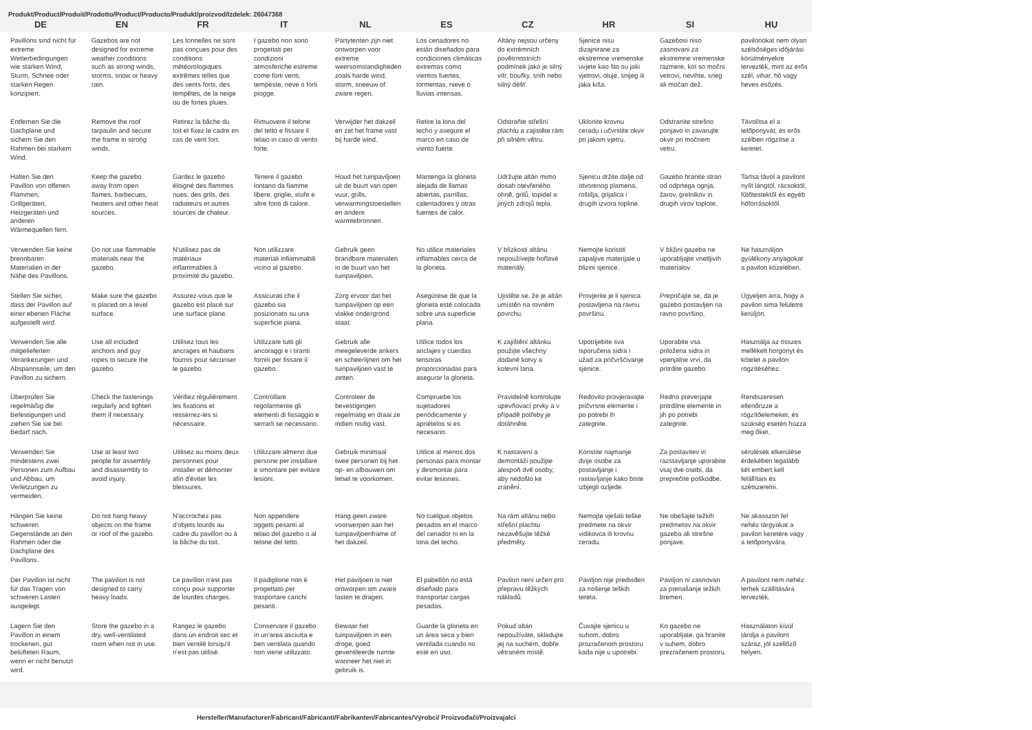Produkt/Product/Produit/Prodotto/Product/Producto/Produkt/proizvod/Izdelek: 26047368
| DE | EN | FR | IT | NL | ES | CZ | HR | SI | HU |
| --- | --- | --- | --- | --- | --- | --- | --- | --- | --- |
| Pavillons sind nicht für extreme Wetterbedingungen wie starken Wind, Sturm, Schnee oder starken Regen konzipiert. | Gazebos are not designed for extreme weather conditions such as strong winds, storms, snow or heavy rain. | Les tonnelles ne sont pas conçues pour des conditions météorologiques extrêmes telles que des vents forts, des tempêtes, de la neige ou de fortes pluies. | I gazebo non sono progettati per condizioni atmosferiche estreme come forti venti, tempeste, neve o forti piogge. | Partytenten zijn niet ontworpen voor extreme weersomstandigheden zoals harde wind, storm, sneeuw of zware regen. | Los cenadores no están diseñados para condiciones climáticas extremas como vientos fuertes, tormentas, nieve o lluvias intensas. | Altány nejsou určeny do extrémních povětrnostních podmínek jako je silný vítr, bouřky, sníh nebo silný déšť. | Sjenice nisu dizajnirane za ekstremne vremenske uvjete kao što su jaki vjetrovi, oluje, snijeg ili jaka kiša. | Gazebosi niso zasnovani za ekstremne vremenske razmere, kot so močni vetrovi, nevihte, sneg ali močan dež. | pavilonokat nem olyan szélsőséges időjárási körülményekre tervezték, mint az erős szél, vihar, hó vagy heves esőzés. |
| Entfernen Sie die Dachplane und sichern Sie den Rahmen bei starkem Wind. | Remove the roof tarpaulin and secure the frame in strong winds. | Retirez la bâche du toit et fixez le cadre en cas de vent fort. | Rimuovere il telone del tetto e fissare il telaio in caso di vento forte. | Verwijder het dakzeil en zet het frame vast bij harde wind. | Retire la lona del techo y asegure el marco en caso de viento fuerte. | Odstraňte střešní plachtu a zajistěte rám při silném větru. | Uklonite krovnu ceradu i učvrstite okvir pri jakom vjetru. | Odstranite strešno ponjavo in zavarujte okvir pri močnem vetru. | Távolítsa el a tetőponyvát, és erős szélben rögzítse a keretet. |
| Halten Sie den Pavillon von offenen Flammen, Grillgeräten, Heizgeräten und anderen Wärmequellen fern. | Keep the gazebo away from open flames, barbecues, heaters and other heat sources. | Gardez le gazebo éloigné des flammes nues, des grils, des radiateurs et autres sources de chaleur. | Tenere il gazebo lontano da fiamme libere, griglie, stufe e altre fonti di calore. | Houd het tuinpaviljoen uit de buurt van open vuur, grills, verwarmingstoestellen en andere warmtebronnen. | Mantenga la glorieta alejada de llamas abiertas, parrillas, calentadores y otras fuentes de calor. | Udržujte altán mimo dosah otevřeného ohně, grilů, topidel a jiných zdrojů tepla. | Sjenicu držite dalje od otvorenog plamena, roštilja, grijalica i drugih izvora topline. | Gazebo hranite stran od odprtega ognja, žarov, grelnikov in drugih virov toplote. | Tartsa távol a pavilont nyílt lángtól, rácsoktól, fűtőtestektől és egyéb hőforrásoktól. |
| Verwenden Sie keine brennbaren Materialien in der Nähe des Pavillons. | Do not use flammable materials near the gazebo. | N'utilisez pas de matériaux inflammables à proximité du gazebo. | Non utilizzare materiali infiammabili vicino al gazebo. | Gebruik geen brandbare materialen in de buurt van het tuinpaviljoen. | No utilice materiales inflamables cerca de la glorieta. | V blízkosti altánu nepoužívejte hořlavé materiály. | Nemojte koristiti zapaljive materijale u blizini sjenice. | V bližini gazeba ne uporabljajte vnetljivih materialov. | Ne használjon gyúlékony anyagokat a pavilon közelében. |
| Stellen Sie sicher, dass der Pavillon auf einer ebenen Fläche aufgestellt wird. | Make sure the gazebo is placed on a level surface. | Assurez-vous que le gazebo est placé sur une surface plane. | Assicurati che il gazebo sia posizionato su una superficie piana. | Zorg ervoor dat het tuinpaviljoen op een vlakke ondergrond staat. | Asegúrese de que la glorieta esté colocada sobre una superficie plana. | Ujistěte se, že je altán umístěn na rovném povrchu. | Provjerite je li sjenica postavljena na ravnu površinu. | Prepričajte se, da je gazebo postavljen na ravno površino. | Ügyeljen arra, hogy a pavilon sima felületre kerüljön. |
| Verwenden Sie alle mitgelieferten Verankerungen und Abspannseile, um den Pavillon zu sichern. | Use all included anchors and guy ropes to secure the gazebo. | Utilisez tous les ancrages et haubans fournis pour sécuriser le gazebo. | Utilizzare tutti gli ancoraggi e i tiranti forniti per fissare il gazebo. | Gebruik alle meegeleverde ankers en scheerlijnen om het tuinpaviljoen vast te zetten. | Utilice todos los anclajes y cuerdas tensoras proporcionadas para asegurar la glorieta. | K zajištění altánku použijte všechny dodané kotvy a kotevní lana. | Upotrijebite sva isporučena sidra i užad za pričvršćivanje sjenice. | Uporabite vsa priložena sidra in vpenjalne vrvi, da pritrdite gazebo. | Használja az összes mellékelt horgonyt és kötelet a pavilon rögzítéséhez. |
| Überprüfen Sie regelmäßig die Befestigungen und ziehen Sie sie bei Bedarf nach. | Check the fastenings regularly and tighten them if necessary. | Vérifiez régulièrement les fixations et resserrez-les si nécessaire. | Controllare regolarmente gli elementi di fissaggio e serrarli se necessario. | Controleer de bevestigingen regelmatig en draai ze indien nodig vast. | Compruebe los sujetadores periódicamente y apriételos si es necesario. | Pravidelně kontrolujte upevňovací prvky a v případě potřeby je dotáhněte. | Redovito provjeravajte pričvrsne elemente i po potrebi ih zategnite. | Redno preverjajte pritrdilne elemente in jih po potrebi zategnite. | Rendszeresen ellenőrizze a rögzítőelemeket, és szükség esetén húzza meg őket. |
| Verwenden Sie mindestens zwei Personen zum Aufbau und Abbau, um Verletzungen zu vermeiden. | Use at least two people for assembly and disassembly to avoid injury. | Utilisez au moins deux personnes pour installer et démonter afin d'éviter les blessures. | Utilizzare almeno due persone per installare e smontare per evitare lesioni. | Gebruik minimaal twee personen bij het op- en afbouwen om letsel te voorkomen. | Utilice al menos dos personas para montar y desmontar para evitar lesiones. | K nastavení a demontáži použijte alespoň dvě osoby, aby nedošlo ke zranění. | Koristite najmanje dvije osobe za postavljanje i rastavljanje kako biste izbjegli ozljede. | Za postavitev in razstavljanje uporabite vsaj dve osebi, da preprečite poškodbe. | sérülések elkerülése érdekében legalább két embert kell felállítani és szétszerelni. |
| Hängen Sie keine schweren Gegenstände an den Rahmen oder die Dachplane des Pavillons. | Do not hang heavy objects on the frame or roof of the gazebo. | N'accrochez pas d'objets lourds au cadre du pavillon ou à la bâche du toit. | Non appendere oggetti pesanti al telaio del gazebo o al telone del tetto. | Hang geen zware voorwerpen aan het tuinpaviljoenframe of het dakzeil. | No cuelgue objetos pesados en el marco del cenador ni en la lona del techo. | Na rám altánu nebo střešní plachtu nezavěšujte těžké předměty. | Nemojte vješati teške predmete na okvir vidikovca ili krovnu ceradu. | Ne obešajte težkih predmetov na okvir gazeba ali strešne ponjave. | Ne akasszon fel nehéz tárgyakat a pavilon keretére vagy a tetőponyvára. |
| Der Pavillon ist nicht für das Tragen von schweren Lasten ausgelegt. | The pavilion is not designed to carry heavy loads. | Le pavillon n'est pas conçu pour supporter de lourdes charges. | Il padiglione non è progettato per trasportare carichi pesanti. | Het paviljoen is niet ontworpen om zware lasten te dragen. | El pabellón no está diseñado para transportar cargas pesadas. | Pavilon není určen pro přepravu těžkých nákladů. | Paviljon nije predviđen za nošenje teških tereta. | Paviljon ni zasnovan za prenašanje težkih bremen. | A pavilont nem nehéz terhek szállítására tervezték. |
| Lagern Sie den Pavillon in einem trockenen, gut belüfteten Raum, wenn er nicht benutzt wird. | Store the gazebo in a dry, well-ventilated room when not in use. | Rangez le gazebo dans un endroit sec et bien ventilé lorsqu'il n'est pas utilisé. | Conservare il gazebo in un'area asciutta e ben ventilata quando non viene utilizzato. | Bewaar het tuinpaviljoen in een droge, goed geventileerde ruimte wanneer het niet in gebruik is. | Guarde la glorieta en un área seca y bien ventilada cuando no esté en uso. | Pokud altán nepoužíváte, skladujte jej na suchém, dobře větraném místě. | Čuvajte sjenicu u suhom, dobro prozračenom prostoru kada nije u upotrebi. | Ko gazebo ne uporabljate, ga hranite v suhem, dobro prezračenem prostoru. | Használaton kívül tárolja a pavilont száraz, jól szellőző helyen. |
Hersteller/Manufacturer/Fabricant/Fabricanti/Fabrikanten/Fabricantes/Výrobci/ Proizvođači/Proizvajalci